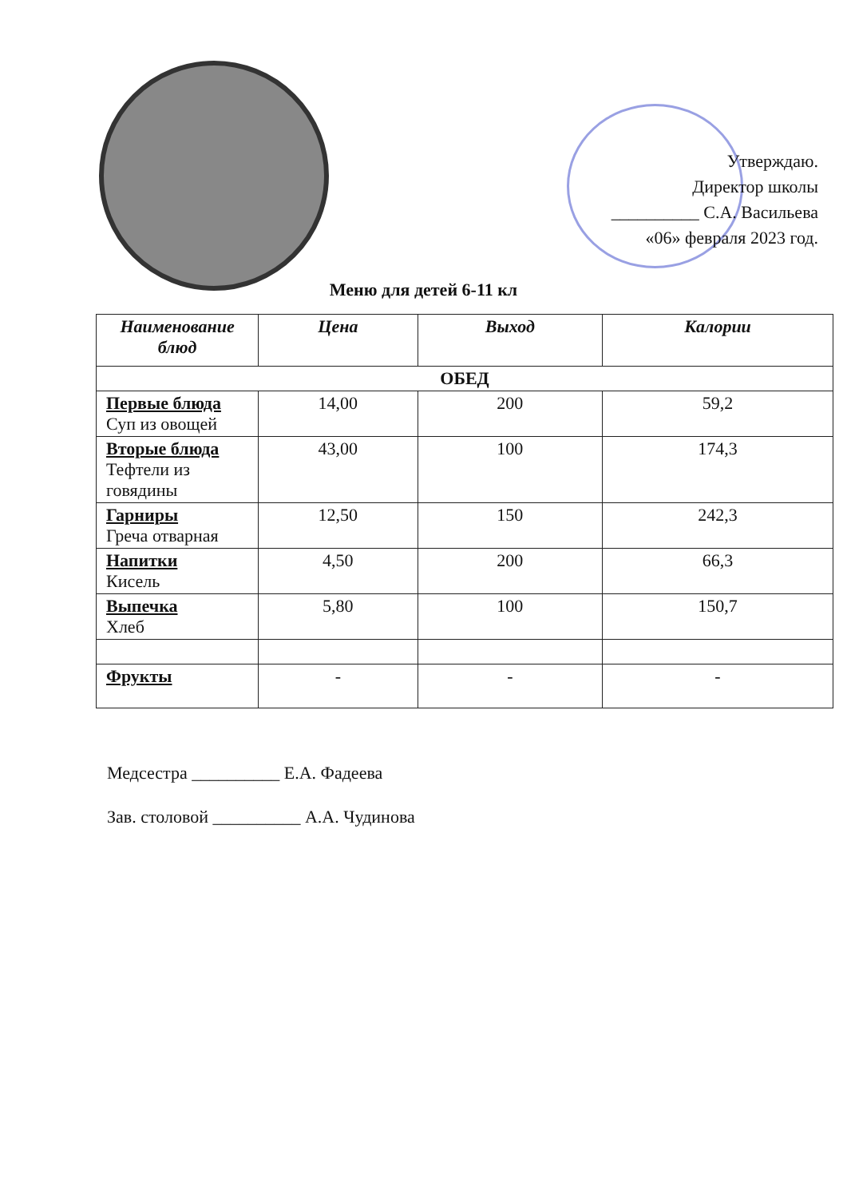Утверждаю.
Директор школы
__________ С.А. Васильева
«06» февраля 2023 год.
Меню для детей 6-11 кл
| Наименование блюд | Цена | Выход | Калории |
| --- | --- | --- | --- |
| ОБЕД | | | |
| Первые блюда Суп из овощей | 14,00 | 200 | 59,2 |
| Вторые блюда Тефтели из говядины | 43,00 | 100 | 174,3 |
| Гарниры Греча отварная | 12,50 | 150 | 242,3 |
| Напитки Кисель | 4,50 | 200 | 66,3 |
| Выпечка Хлеб | 5,80 | 100 | 150,7 |
| Фрукты | - | - | - |
Медсестра __________ Е.А. Фадеева
Зав. столовой __________ А.А. Чудинова